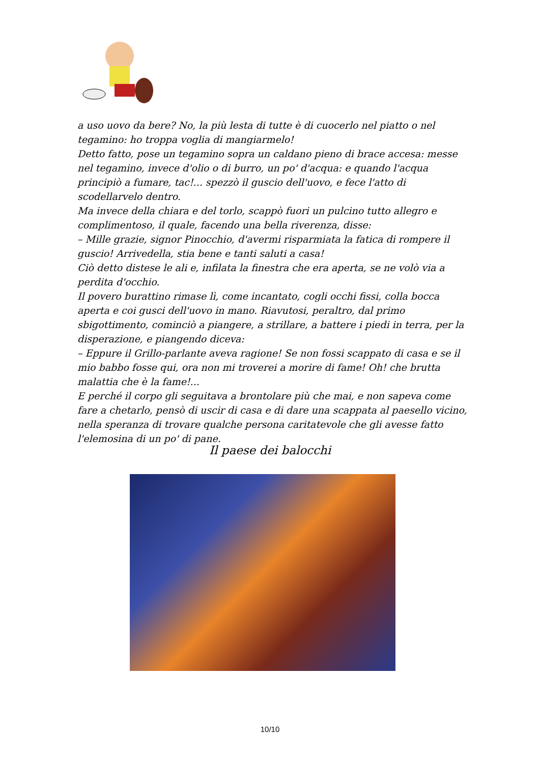a uso uovo da bere? No, la più lesta di tutte è di cuocerlo nel piatto o nel tegamino: ho troppa voglia di mangiarmelo!
Detto fatto, pose un tegamino sopra un caldano pieno di brace accesa: messe nel tegamino, invece d'olio o di burro, un po' d'acqua: e quando l'acqua principiò a fumare, tac!... spezzò il guscio dell'uovo, e fece l'atto di scodellarvelo dentro.
Ma invece della chiara e del torlo, scappò fuori un pulcino tutto allegro e complimentoso, il quale, facendo una bella riverenza, disse:
– Mille grazie, signor Pinocchio, d'avermi risparmiata la fatica di rompere il guscio! Arrivedella, stia bene e tanti saluti a casa!
Ciò detto distese le ali e, infilata la finestra che era aperta, se ne volò via a perdita d'occhio.
Il povero burattino rimase lì, come incantato, cogli occhi fissi, colla bocca aperta e coi gusci dell'uovo in mano. Riavutosi, peraltro, dal primo sbigottimento, cominciò a piangere, a strillare, a battere i piedi in terra, per la disperazione, e piangendo diceva:
– Eppure il Grillo-parlante aveva ragione! Se non fossi scappato di casa e se il mio babbo fosse qui, ora non mi troverei a morire di fame! Oh! che brutta malattia che è la fame!...
E perché il corpo gli seguitava a brontolare più che mai, e non sapeva come fare a chetarlo, pensò di uscir di casa e di dare una scappata al paesello vicino, nella speranza di trovare qualche persona caritatevole che gli avesse fatto l'elemosina di un po' di pane.
Il paese dei balocchi
10/10